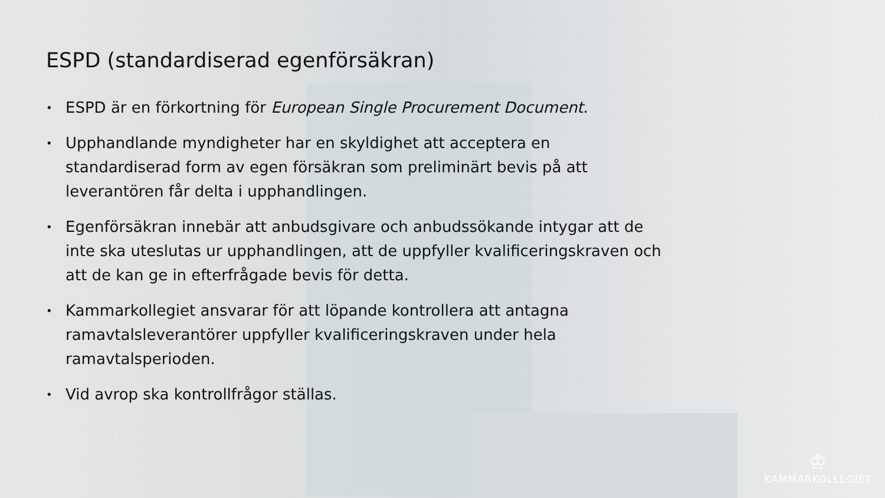ESPD (standardiserad egenförsäkran)
• ESPD är en förkortning för European Single Procurement Document.
• Upphandlande myndigheter har en skyldighet att acceptera en standardiserad form av egen försäkran som preliminärt bevis på att leverantören får delta i upphandlingen.
• Egenförsäkran innebär att anbudsgivare och anbudssökande intygar att de inte ska uteslutas ur upphandlingen, att de uppfyller kvalificeringskraven och att de kan ge in efterfrågade bevis för detta.
• Kammarkollegiet ansvarar för att löpande kontrollera att antagna ramavtalsleverantörer uppfyller kvalificeringskraven under hela ramavtalsperioden.
• Vid avrop ska kontrollfrågor ställas.
♔
KAMMARKOLLEGIET